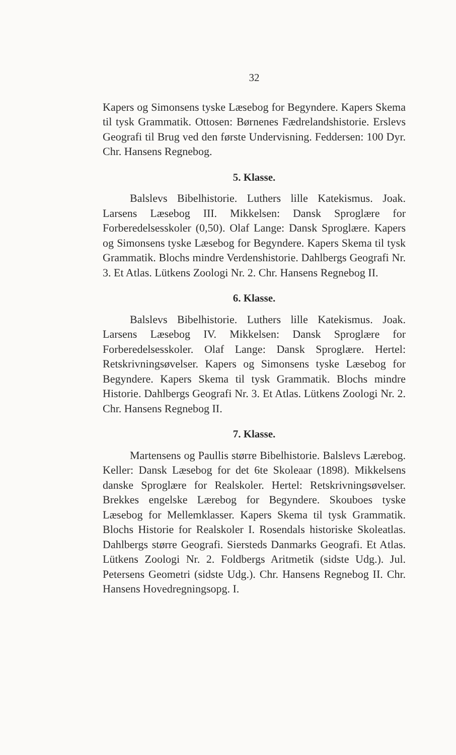32
Kapers og Simonsens tyske Læsebog for Begyndere. Kapers Skema til tysk Grammatik. Ottosen: Børnenes Fædrelandshistorie. Erslevs Geografi til Brug ved den første Undervisning. Feddersen: 100 Dyr. Chr. Hansens Regnebog.
5. Klasse.
Balslevs Bibelhistorie. Luthers lille Katekismus. Joak. Larsens Læsebog III. Mikkelsen: Dansk Sproglære for Forberedelsesskoler (0,50). Olaf Lange: Dansk Sproglære. Kapers og Simonsens tyske Læsebog for Begyndere. Kapers Skema til tysk Grammatik. Blochs mindre Verdenshistorie. Dahlbergs Geografi Nr. 3. Et Atlas. Lütkens Zoologi Nr. 2. Chr. Hansens Regnebog II.
6. Klasse.
Balslevs Bibelhistorie. Luthers lille Katekismus. Joak. Larsens Læsebog IV. Mikkelsen: Dansk Sproglære for Forberedelsesskoler. Olaf Lange: Dansk Sproglære. Hertel: Retskrivningsøvelser. Kapers og Simonsens tyske Læsebog for Begyndere. Kapers Skema til tysk Grammatik. Blochs mindre Historie. Dahlbergs Geografi Nr. 3. Et Atlas. Lütkens Zoologi Nr. 2. Chr. Hansens Regnebog II.
7. Klasse.
Martensens og Paullis større Bibelhistorie. Balslevs Lærebog. Keller: Dansk Læsebog for det 6te Skoleaar (1898). Mikkelsens danske Sproglære for Realskoler. Hertel: Retskrivningsøvelser. Brekkes engelske Lærebog for Begyndere. Skouboes tyske Læsebog for Mellemklasser. Kapers Skema til tysk Grammatik. Blochs Historie for Realskoler I. Rosendals historiske Skoleatlas. Dahlbergs større Geografi. Siersteds Danmarks Geografi. Et Atlas. Lütkens Zoologi Nr. 2. Foldbergs Aritmetik (sidste Udg.). Jul. Petersens Geometri (sidste Udg.). Chr. Hansens Regnebog II. Chr. Hansens Hovedregningsopg. I.